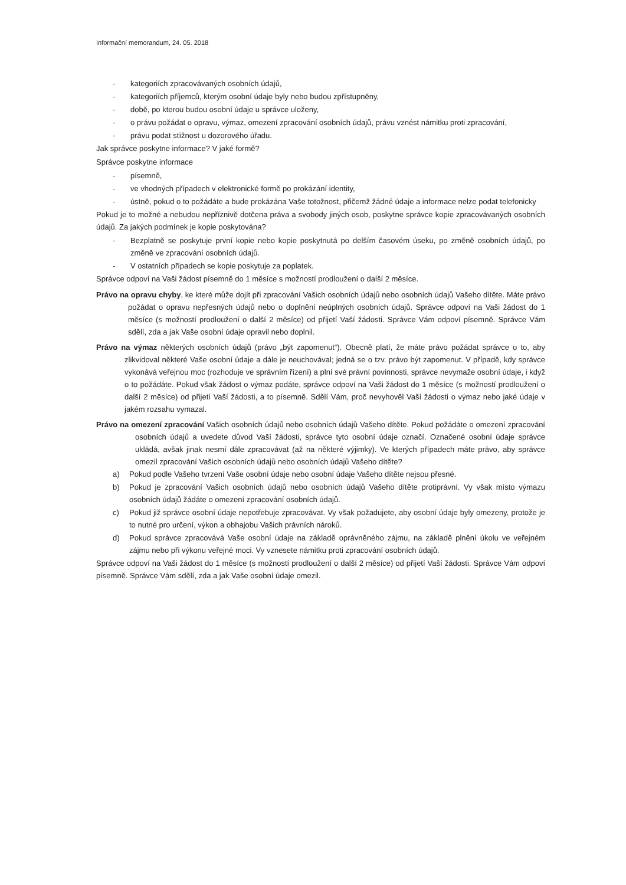Informační memorandum, 24. 05. 2018
- kategoriích zpracovávaných osobních údajů,
- kategoriích příjemců, kterým osobní údaje byly nebo budou zpřístupněny,
- době, po kterou budou osobní údaje u správce uloženy,
- o právu požádat o opravu, výmaz, omezení zpracování osobních údajů, právu vznést námitku proti zpracování,
- právu podat stížnost u dozorového úřadu.
Jak správce poskytne informace? V jaké formě?
Správce poskytne informace
- písemně,
- ve vhodných případech v elektronické formě po prokázání identity,
- ústně, pokud o to požádáte a bude prokázána Vaše totožnost, přičemž žádné údaje a informace nelze podat telefonicky
Pokud je to možné a nebudou nepříznivě dotčena práva a svobody jiných osob, poskytne správce kopie zpracovávaných osobních údajů. Za jakých podmínek je kopie poskytována?
- Bezplatně se poskytuje první kopie nebo kopie poskytnutá po delším časovém úseku, po změně osobních údajů, po změně ve zpracování osobních údajů.
- V ostatních případech se kopie poskytuje za poplatek.
Správce odpoví na Vaši žádost písemně do 1 měsíce s možností prodloužení o další 2 měsíce.
Právo na opravu chyby, ke které může dojít při zpracování Vašich osobních údajů nebo osobních údajů Vašeho dítěte. Máte právo požádat o opravu nepřesných údajů nebo o doplnění neúplných osobních údajů. Správce odpoví na Vaši žádost do 1 měsíce (s možností prodloužení o další 2 měsíce) od přijetí Vaší žádosti. Správce Vám odpoví písemně. Správce Vám sdělí, zda a jak Vaše osobní údaje opravil nebo doplnil.
Právo na výmaz některých osobních údajů (právo „být zapomenut“). Obecně platí, že máte právo požádat správce o to, aby zlikvidoval některé Vaše osobní údaje a dále je neuchovával; jedná se o tzv. právo být zapomenut. V případě, kdy správce vykonává veřejnou moc (rozhoduje ve správním řízení) a plní své právní povinnosti, správce nevymaže osobní údaje, i když o to požádáte. Pokud však žádost o výmaz podáte, správce odpoví na Vaši žádost do 1 měsíce (s možností prodloužení o další 2 měsíce) od přijetí Vaší žádosti, a to písemně. Sdělí Vám, proč nevyhověl Vaší žádosti o výmaz nebo jaké údaje v jakém rozsahu vymazal.
Právo na omezení zpracování Vašich osobních údajů nebo osobních údajů Vašeho dítěte. Pokud požádáte o omezení zpracování osobních údajů a uvedete důvod Vaší žádosti, správce tyto osobní údaje označí. Označené osobní údaje správce ukládá, avšak jinak nesmí dále zpracovávat (až na některé výjimky). Ve kterých případech máte právo, aby správce omezil zpracování Vašich osobních údajů nebo osobních údajů Vašeho dítěte?
a) Pokud podle Vašeho tvrzení Vaše osobní údaje nebo osobní údaje Vašeho dítěte nejsou přesné.
b) Pokud je zpracování Vašich osobních údajů nebo osobních údajů Vašeho dítěte protiprávní. Vy však místo výmazu osobních údajů žádáte o omezení zpracování osobních údajů.
c) Pokud již správce osobní údaje nepotřebuje zpracovávat. Vy však požadujete, aby osobní údaje byly omezeny, protože je to nutné pro určení, výkon a obhajobu Vašich právních nároků.
d) Pokud správce zpracovává Vaše osobní údaje na základě oprávněného zájmu, na základě plnění úkolu ve veřejném zájmu nebo při výkonu veřejné moci. Vy vznesete námitku proti zpracování osobních údajů.
Správce odpoví na Vaši žádost do 1 měsíce (s možností prodloužení o další 2 měsíce) od přijetí Vaší žádosti. Správce Vám odpoví písemně. Správce Vám sdělí, zda a jak Vaše osobní údaje omezil.